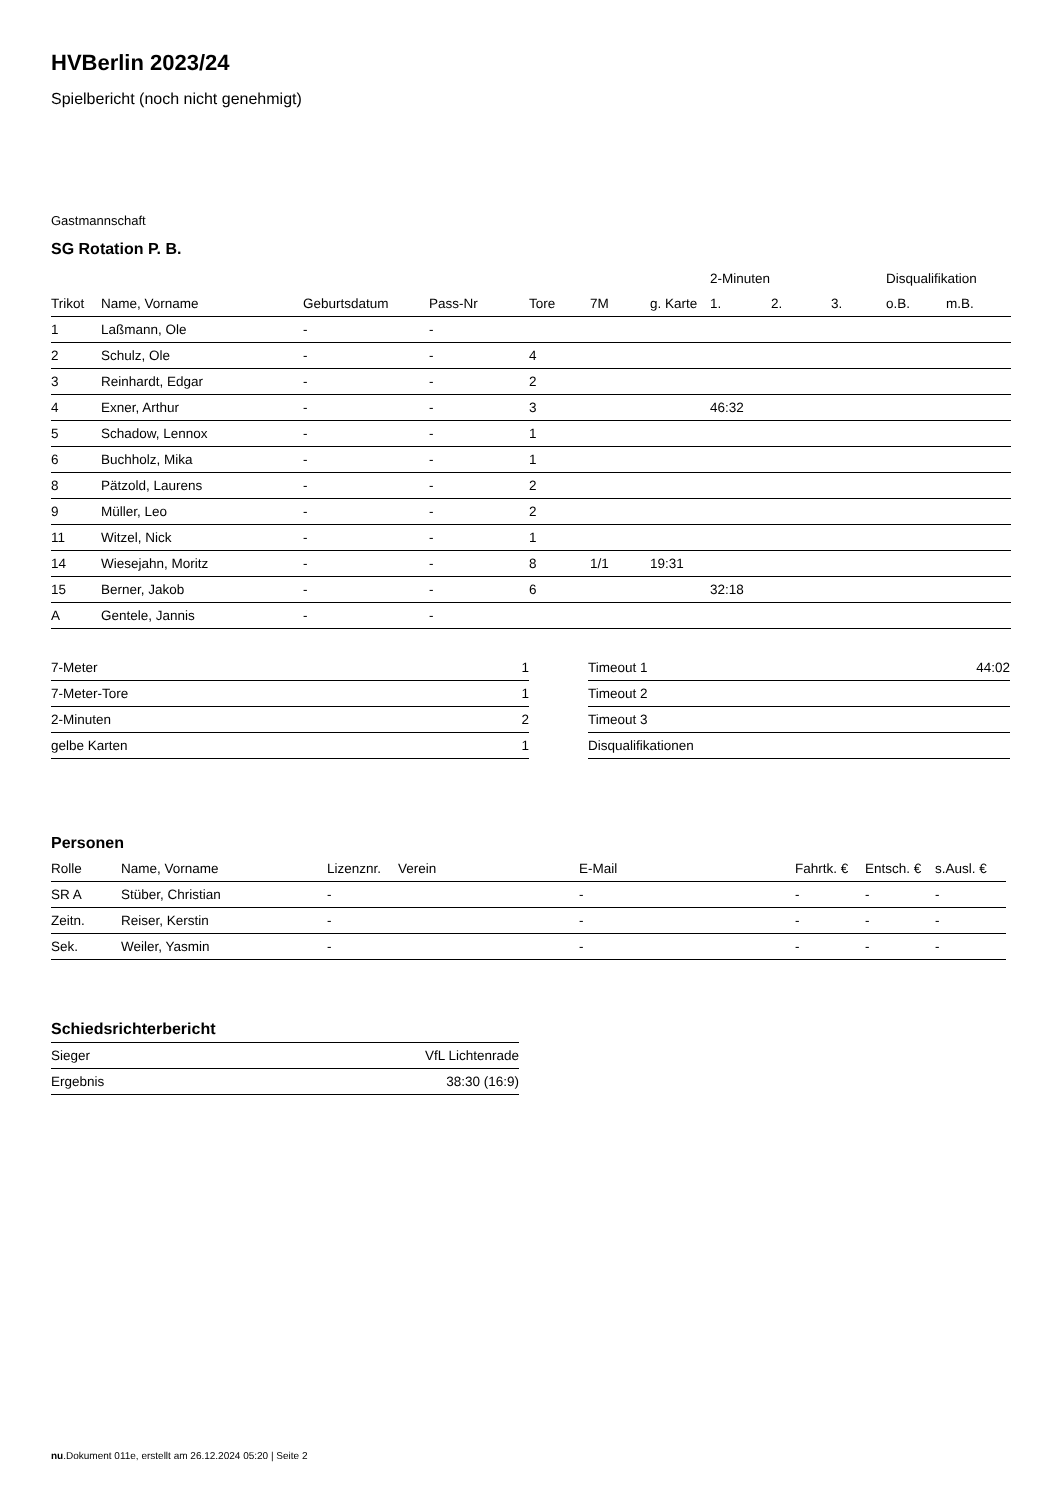HVBerlin 2023/24
Spielbericht (noch nicht genehmigt)
Gastmannschaft
SG Rotation P. B.
| | | | | | | | 2-Minuten | | | Disqualifikation | |
| --- | --- | --- | --- | --- | --- | --- | --- | --- | --- | --- | --- |
| Trikot | Name, Vorname | Geburtsdatum | Pass-Nr | Tore | 7M | g. Karte | 1. | 2. | 3. | o.B. | m.B. |
| 1 | Laßmann, Ole | - | - | | | | | | | | |
| 2 | Schulz, Ole | - | - | 4 | | | | | | | |
| 3 | Reinhardt, Edgar | - | - | 2 | | | | | | | |
| 4 | Exner, Arthur | - | - | 3 | | | 46:32 | | | | |
| 5 | Schadow, Lennox | - | - | 1 | | | | | | | |
| 6 | Buchholz, Mika | - | - | 1 | | | | | | | |
| 8 | Pätzold, Laurens | - | - | 2 | | | | | | | |
| 9 | Müller, Leo | - | - | 2 | | | | | | | |
| 11 | Witzel, Nick | - | - | 1 | | | | | | | |
| 14 | Wiesejahn, Moritz | - | - | 8 | 1/1 | 19:31 | | | | | |
| 15 | Berner, Jakob | - | - | 6 | | | 32:18 | | | | |
| A | Gentele, Jannis | - | - | | | | | | | | |
| 7-Meter | 1 |
| 7-Meter-Tore | 1 |
| 2-Minuten | 2 |
| gelbe Karten | 1 |
| Timeout 1 | 44:02 |
| Timeout 2 | |
| Timeout 3 | |
| Disqualifikationen | |
Personen
| Rolle | Name, Vorname | Lizenznr. | Verein | E-Mail | Fahrtk. € | Entsch. € | s.Ausl. € |
| --- | --- | --- | --- | --- | --- | --- | --- |
| SR A | Stüber, Christian | - | | - | - | - | - |
| Zeitn. | Reiser, Kerstin | - | | - | - | - | - |
| Sek. | Weiler, Yasmin | - | | - | - | - | - |
Schiedsrichterbericht
| Sieger | VfL Lichtenrade |
| Ergebnis | 38:30 (16:9) |
nu.Dokument 011e, erstellt am 26.12.2024 05:20 | Seite 2